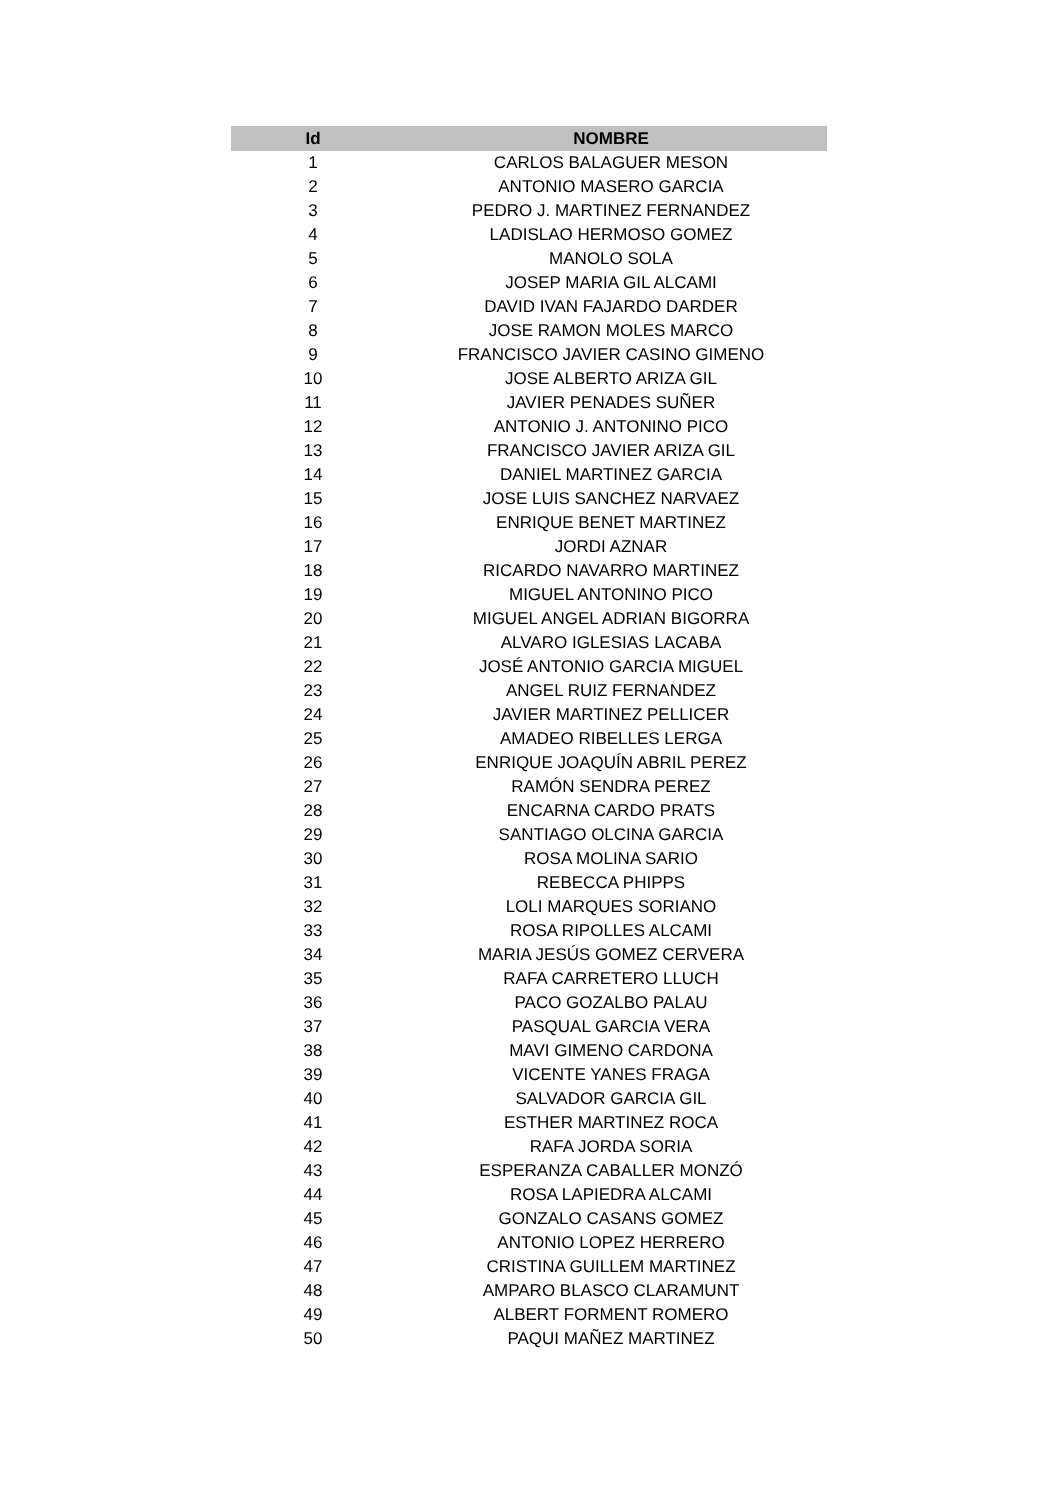| Id | NOMBRE |
| --- | --- |
| 1 | CARLOS BALAGUER MESON |
| 2 | ANTONIO MASERO GARCIA |
| 3 | PEDRO J. MARTINEZ FERNANDEZ |
| 4 | LADISLAO HERMOSO GOMEZ |
| 5 | MANOLO SOLA |
| 6 | JOSEP MARIA GIL ALCAMI |
| 7 | DAVID IVAN FAJARDO DARDER |
| 8 | JOSE RAMON MOLES MARCO |
| 9 | FRANCISCO JAVIER CASINO GIMENO |
| 10 | JOSE ALBERTO ARIZA GIL |
| 11 | JAVIER PENADES SUÑER |
| 12 | ANTONIO J. ANTONINO PICO |
| 13 | FRANCISCO JAVIER ARIZA GIL |
| 14 | DANIEL MARTINEZ GARCIA |
| 15 | JOSE LUIS SANCHEZ NARVAEZ |
| 16 | ENRIQUE BENET MARTINEZ |
| 17 | JORDI AZNAR |
| 18 | RICARDO NAVARRO MARTINEZ |
| 19 | MIGUEL ANTONINO PICO |
| 20 | MIGUEL ANGEL ADRIAN BIGORRA |
| 21 | ALVARO IGLESIAS LACABA |
| 22 | JOSÉ ANTONIO GARCIA MIGUEL |
| 23 | ANGEL RUIZ FERNANDEZ |
| 24 | JAVIER MARTINEZ PELLICER |
| 25 | AMADEO RIBELLES LERGA |
| 26 | ENRIQUE JOAQUÍN ABRIL PEREZ |
| 27 | RAMÓN SENDRA PEREZ |
| 28 | ENCARNA CARDO PRATS |
| 29 | SANTIAGO OLCINA GARCIA |
| 30 | ROSA MOLINA SARIO |
| 31 | REBECCA PHIPPS |
| 32 | LOLI MARQUES SORIANO |
| 33 | ROSA RIPOLLES ALCAMI |
| 34 | MARIA JESÚS GOMEZ CERVERA |
| 35 | RAFA CARRETERO LLUCH |
| 36 | PACO GOZALBO PALAU |
| 37 | PASQUAL GARCIA VERA |
| 38 | MAVI GIMENO CARDONA |
| 39 | VICENTE YANES FRAGA |
| 40 | SALVADOR GARCIA GIL |
| 41 | ESTHER MARTINEZ ROCA |
| 42 | RAFA JORDA SORIA |
| 43 | ESPERANZA CABALLER MONZÓ |
| 44 | ROSA LAPIEDRA ALCAMI |
| 45 | GONZALO CASANS GOMEZ |
| 46 | ANTONIO LOPEZ HERRERO |
| 47 | CRISTINA GUILLEM MARTINEZ |
| 48 | AMPARO BLASCO CLARAMUNT |
| 49 | ALBERT FORMENT ROMERO |
| 50 | PAQUI MAÑEZ MARTINEZ |